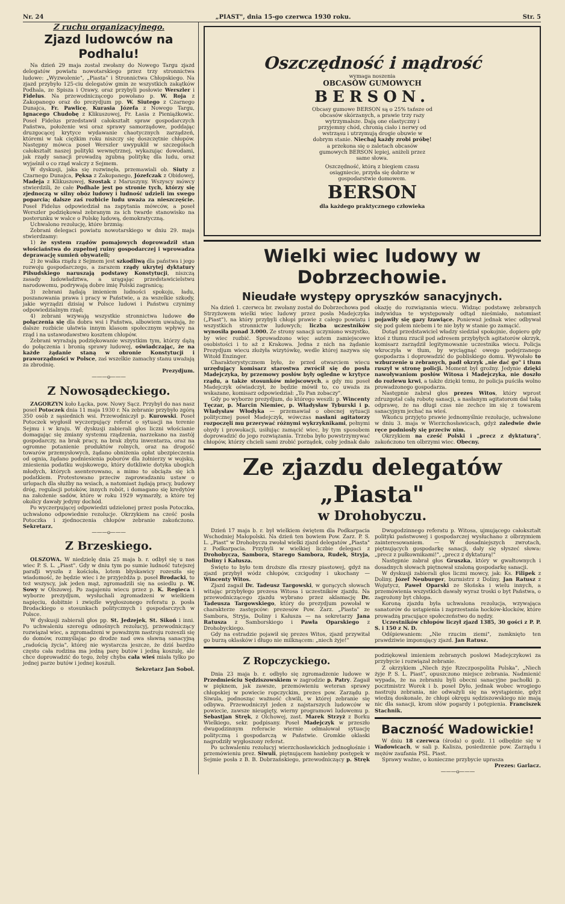Nr. 24 „PIAST", dnia 15-go czerwca 1930 roku. Str. 5
Z ruchu organizacyjnego.
Zjazd ludowców na Podhalu!
Na dzień 29 maja został zwołany do Nowego Targu zjazd delegatów powiatu nowotarskiego przez trzy stronnictwa ludowe: „Wyzwolenie", „Piasta" i Stronnictwa Chłopskiego. Na zjazd przybyło 125-ciu delegatów gmin ze wszystkich zakątków Podhala, ze Spisza i Orawy, oraz przybyli posłowie Werszler i Fidelus. Na przewodniczącego powołano p. W. Roja z Zakopanego oraz do prezydjum pp. W. Siutego z Czarnego Dunajca, Fr. Pawlicę, Kurasia Józefa z Nowego Targu, Ignacego Chudobę z Klikuszowej, Fr. Łasia z Pieniążkowic. Poseł Fidelus przedstawił całokształt spraw gospodarczych Państwa, położenie wsi oraz sprawy samorządowe, poddając druzgocącej krytyce wydawanie chaotycznych zarządzeń, któremi w tak ciężkim roku niszczy się doszczętnie chłopów. Następny mówca poseł Werszler uwypuklił w szczegółach całokształt naszej polityki wewnętrznej, wykazując dowodami, jak rządy sanacji prowadzą zgubną politykę dla ludu, oraz wyjaśnił o co rząd walczy z Sejmem.
W dyskusji, jaka się rozwinęła, przemawiali ob. Siuty z Czarnego Dunajca, Pęksa z Zakopanego, Józefczak z Obidowej, Madeja z Klikuszowej, Szostak z Maruszyny. Wszyscy mówcy stwierdzili, że całe Podhale jest po stronie tych, którzy się zjednoczą w silny obóz ludowy i ludność udzieli im swego poparcia; dalsze zaś rozbicie ludu uważa za nieszczęście. Poseł Fidelus odpowiedział na zapytania mówców, a poseł Werszler podziękował zebranym za ich twarde stanowisko na posterunku w walce o Polskę ludową, demokratyczną.
Uchwalono rezolucję, które brzmią:
Zebrani delegaci powiatu nowotarskiego w dniu 29. maja stwierdzamy:
1) że system rządów pomajowych doprowadził stan włościaństwa do zupełnej ruiny gospodarczej i wprowadza deprawację sumień obywateli;
2) że walka rządu z Sejmem jest szkodliwą dla państwa i jego rozwoju gospodarczego, a zarazem rządy ukrytej dyktatury Piłsudskiego naruszają podstawy Konstytucji, niszczą zasady ludowładztwa, a urągając przedstawicielstwu narodowemu, podrywają dobre imię Polski zagranicą;
3) zebrani żądają imieniem ludności spokoju, ładu, poszanowania prawa i pracy w Państwie, a za wszelkie szkody, jakie wyrządzi dzisiaj w Polsce ludowi i Państwu czynimy odpowiedzialnym rząd;
4) zebrani wzywają wszystkie stronnictwa ludowe do połączenia się dla dobra wsi i Państwa, albowiem uważają, że dalsze rozbicie ułatwia innym klasom społecznym wpływy na rząd i na ustawodawstwo kosztem chłopów.
Zebrani wyrażają podziękowanie wszystkim tym, którzy dążą do połączenia i bronią sprawy ludowej, oświadczając, że na każde żądanie staną w obronie Konstytucji i praworządności w Polsce, zaś wszelkie zamachy stanu uważają za zbrodnię.
Prezydjum.
———o———
Z Nowosądeckiego.
ZAGORZYN koło Łącka, pow. Nowy Sącz. Przybył do nas nasz poseł Potoczek dnia 11 maja 1930 r. Na zebranie przybyło zgórą 350 osób z sąsiednich wsi. Przewodniczył p. Kurowski. Poseł Potoczek wygłosił wyczerpujący referat o sytuacji na terenie Sejmu i w kraju. W dyskusji zabierali głos liczni włościanie domagając się zmiany systemu rządzenia, narzekano na zastój gospodarczy, na brak pracy, na brak zbytu inwentarza, oraz na ogromne potanienie produktów rolnych, oraz na drogość towarów przemysłowych, żądano obniżenia opłat ubezpieczenia od ognia, żądano podniesienia poborów dla żołnierzy w wojsku, zniesienia podatku wojskowego, który dotkliwie dotyka ubogich młodych, których asenterowano, a mimo to obciąża się ich podatkiem. Protestowano przeciw zaprowadzaniu ustaw o urlopach dla służby na wsiach, a natomiast żądają pracy, budowy dróg, regulacji potoków, innych robót, i domagano się kredytów na założenie sadów, które w roku 1929 wymarzły, a które tej okolicy dawały jedyny dochód.
Po wyczerpującej odpowiedzi udzielonej przez posła Potoczka, uchwalono odpowiednie rezolucje. Okrzykiem na cześć posła Potoczka i zjednoczenia chłopów zebranie zakończono. Sekretarz.
———o———
Z Brzeskiego.
OLSZOWA. W niedzielę dnia 25 maja b. r. odbył się u nas wiec P. S. L. „Piast". Gdy w dniu tym po sumie ludność tutejszej parafji wyszła z kościoła, lotem błyskawicy rozeszła się wiadomość, że będzie wiec i że przyjeżdża p. poseł Brodacki, to też wszyscy, jak jeden mąż, zgromadzili się na osiedlu p. W. Sowy w Olszowej. Po zagajeniu wiecu przez p. K. Regieca i wyborze prezydjum, wysłuchali zgromadzeni w wielkiem napięciu, dobitnie i zwięźle wygłoszonego referatu p. posła Brodackiego o stosunkach politycznych i gospodarczych w Polsce.
W dyskusji zabierali głos pp. St. Jedzejek, St. Sikoń i inni. Po uchwaleniu szeregu odnośnych rezolucyj, przewodniczący rozwiązał wiec, a zgromadzeni w poważnym nastroju rozeszli się do domów, rozmyślając po drodze nad owa sławną sanacyjną „radością życia", której nie wystarcza jeszcze, że dziś bardzo często cała rodzina ma jedną parę butów i jedną koszulę, ale chce doprowadzić do tego, żeby chyba cała wieś miała tylko po jednej parze butów i jednej koszuli.
Sekretarz Jan Sobol.
Oszczędność i mądrość
wymaga noszenia
OBCASÓW GUMOWYCH
BERSON.
Obcasy gumowe BERSON są o 25% tańsze od obcasów skórzanych, a prawie trzy razy wytrzymalsze. Dają one elastyczny i przyjemny chód, chronią ciało i nerwy od wstrząsu i utrzymują drogie obuwie w dobrym stanie. Niechaj każdy zrobi próbę! a przekona się o zaletach obcasów gumowych BERSON lepiej, aniżeli przez same słowa.
Oszczędność, którą z biegiem czasu osiągniecie, przyda się dobrze w gospodarstwie domowem.
BERSON
dla każdego praktycznego człowieka
Wielki wiec ludowy w Dobrzechowie.
Nieudałe występy opryszków sanacyjnych.
Na dzień 1. czerwca br. zwołany został do Dobrzechowa pod Strzyżowem wielki wiec ludowy przez posła Madejczyka („Piast"), na który przybyli chłopi prawie z całego powiatu i wszystkich stronnictw ludowych; liczba uczestników wynosiła ponad 3.000. Ze strony sanacji uczyniono wszystko, by wiec rozbić. Sprowadzono więc autem zamiejscowe osobistości i to aż z Krakowa. Jedna z nich na żądanie Prezydjum wiecu złożyła wizytówkę, wedle której nazywa się Witold Enzinger.
Charakterystycznem było, że przed otwarciem wiecu urzędujący komisarz starostwa zwrócił się do posła Madejczyka, by przemowy posłów były ogledne w krytyce rządu, a także stosunków miejscowych, a gdy mu poseł Madejczyk oświadczył, że będzie mówił to, co uważa za wskazane, komisarz odpowiedział: „To Pan zobaczy".
Gdy po wyborze prezydjum, do którego weszli: p. Wincenty Tęczar, p. Marcin Niemiec, p. Władysław Tyburski i p. Władysław Włodyka — przemawiał o obecnej sytuacji politycznej poseł Madejczyk, wówczas nasłani agitatorzy rozpoczęli mu przerywać różnymi wykrzyknikami, pełnymi ohydy i prowokacji, usiłując zamącić wiec, by tym sposobem doprowadzić do jego rozwiązania. Trzeba było powstrzymywać chłopów, którzy chcieli sami zrobić porządek, coby jednak dało okazję do rozwiązania wiecu. Widząc podstawę zebranych indywidua te występowały odtąd nieśmiało, natomiast pojawiły się gazy łzawiące. Ponieważ jednak wiec odbywał się pod gołem niebem i te nie były w stanie go zamącić.
Dotąd przedstawiciel władzy siedział spokojnie, dopiero gdy ktoś z tłumu rzucił pod adresem przybyłych agitatorów okrzyk, komisarz zarządził legitymowanie uczestnika wiecu. Policja wkroczyła w tłum, by wyciągnąć owego podejrzanego gospodarza i doprowadzić do pobliskiego domu. Wywołało to wzburzenie u zebranych, padł okrzyk „nie dać go" i tłum ruszył w stronę policji. Moment był groźny. Jedynie dzięki nawoływaniom posłów Witosa i Madejczyka, nie doszło do rozlewu krwi, a także dzięki temu, że policja puściła wolno prowadzonego gospodarza.
Następnie zabrał głos prezes Witos, który wprost zdruzgotał całą robotę sanacji, a nasłanym agitatorom dał taką odprawę, że na długi czas nie zechce im się z towarem sanacyjnym jechać na wieś.
Wkońcu przyjęto prawie jednomyślnie rezolucje, uchwalone w dniu 3. maja w Wierzchosławicach, gdyż zaledwie dwie ręce podniosły się przeciw nim.
Okrzykiem na cześć Polski i „precz z dyktaturą", zakończono ten olbrzymi wiec. Obecny.
Ze zjazdu delegatów „Piasta"
w Drohobyczu.
Dzień 17 maja b. r. był wielkiem świętem dla Podkarpacia Wschodniej Małopolski. Na dzień ten bowiem Pow. Zarz. P. S. L. „Piast" w Drohobyczu zwołał wielki zjazd delegatów „Piasta" z Podkarpacia. Przybyli w wielkiej liczbie delegaci z Drohobycza, Sambora, Starego Sambora, Rudek, Stryja, Doliny i Kałusza.
Święto to było tem droższe dla rzeszy piastowej, gdyż na zjazd przybył wódz chłopów, czcigodny i ukochany — Wincenty Witos.
Zjazd zagaił Dr. Tadeusz Targowski, w gorących słowach witając przybyłego prezesa Witosa i uczestników zjazdu. Na przewodniczącego zjazdu wybrano przez aklamację Dr. Tadeusza Targowskiego, który do prezydjum powołał w charakterze zastępców: prezesów Pow. Zarz. „Piasta" ze Sambora, Stryja, Doliny i Kałusza — na sekretarzy Jana Ratusza z Samborskiego i Pawła Oparskiego z Drohobyckiego.
Gdy na estradzie pojawił się prezes Witos, zjazd przywitał go burzą oklasków i długo nie milknącem: „niech żyje!"
Dwugodzinnego referatu p. Witosa, ujmującego całokształt polityki państwowej i gospodarczej wysłuchano z olbrzymiem zainteresowaniem. — W dosadniejszych zwrotach, piętnujących gospodarkę sanacji, dały się słyszeć słowa: „precz z pułkownikami!", „precz z dyktaturą!"
Następnie zabrał głos Gruszka, który w gwałtownych i dosadnych słowach piętnował szaloną gospodarkę sanacji.
W dyskusji zabierali głos liczni mowcy, jak: Ks. Filipek z Doliny, Józef Neuburger, burmistrz z Doliny, Jan Ratusz z Wojutycz, Paweł Oparski ze Słońska i wielu innych, a przemówienia wszystkich dawały wyraz troski o byt Państwa, o zagrożony byt chłopa.
Koroną zjazdu była uchwalona rezolucja, wzywająca sanatorów do ustąpienia i zaprzestania hocków-klocków, które prowadzą pracujące społeczeństwo do nędzy.
Uczestników chłopów liczył zjazd 1385, 30 gości z P. P. S. i 150 z N. D.
Odśpiewaniem: „Nie rzucim ziemi", zamknięto ten prawdziwie imponujący zjazd. Jan Ratusz.
Z Ropczyckiego.
Dnia 23 maja b. r. odbyło się zgromadzenie ludowe w Przedmieściu Sędziszowskiem w zagrodzie p. Patry. Zagaił w pięknem, jak zawsze, przemówieniu weteran sprawy chłopskiej w powiecie ropczyckim, prezes pow. Zarządu p. Siwula, podnosząc ważność chwili, w której zebranie się odbywa. Przewodniczył jeden z najstarszych ludowców w powiecie, zawsze nieugięty, wierny programowi ludowemu p. Sebastjan Stręk, z Olchowej, zast. Marek Strzyż z Borku Wielkiego, sekr. podpisany. Poseł Madejczyk w przeszło dwugodzinnym referacie wiernie odmalował sytuację polityczną i gospodarczą w Państwie. Gromkie oklaski nagrodziły wygłoszony referat.
Po uchwaleniu rezolucyj wierzchosławickich jednogłośnie i przemówieniu prez. Siwuli, piętnującem haniebny postępek w Sejmie posła z B. B. Dobrzańskiego, przewodniczący p. Stręk podziękował imieniem zebranych posłowi Madejczykowi za przybycie i rozwiązał zebranie.
Z okrzykiem „Niech żyje Rzeczpospolita Polska", „Niech żyje P. S. L. Piast", opuszczono miejsce zebrania. Nadmienić wypada, że na zebraniu byli obecni sanacyjne pachołki p. pocztmistrz Worek i b. poseł Dyło, jednak wobec wrogiego nastroju zebrania, nie odważyli się na wystąpienie, gdyż wiedzą doskonale, że chłopi okręgu sędziszowskiego nie mają nic dla sanacji, krom słów pogardy i potępienia. Franciszek Stachnik.
Baczność Wadowickie!
W dniu 18 czerwca (środa) o godz. 11 odbędzie się w Wadowicach, w sali p. Kalisza, posiedzenie pow. Zarządu i mężów zaufania PSL. Piast.
Sprawy ważne, o konieczne przybycie uprasza
Prezes: Garlacz.
———o———